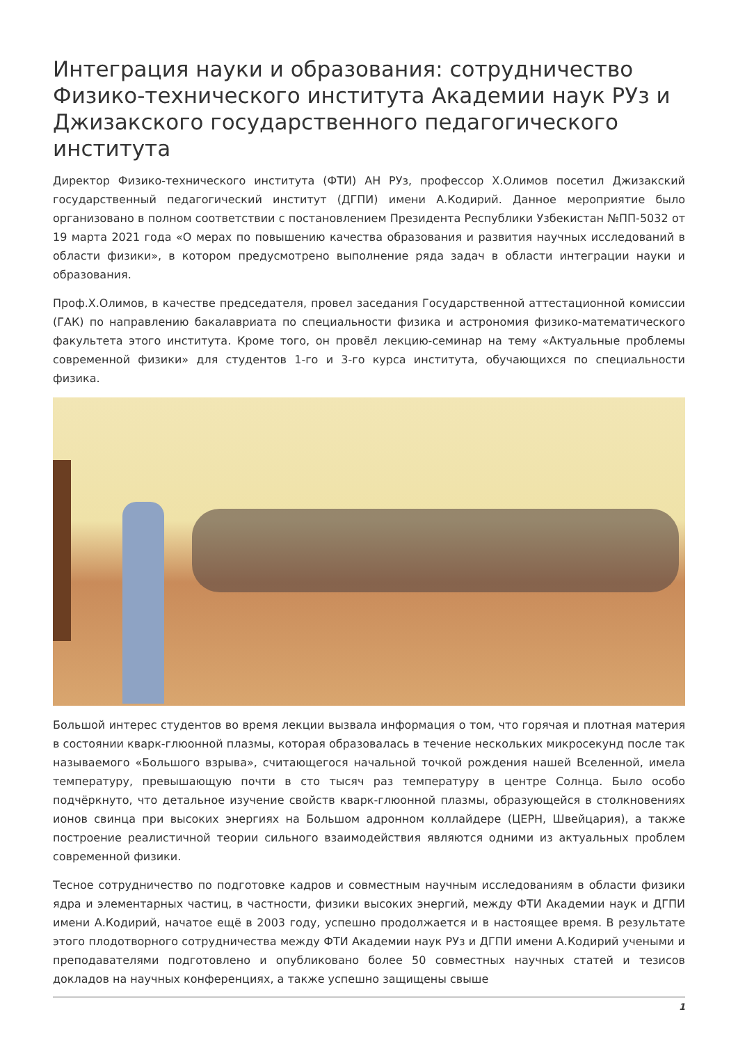Интеграция науки и образования: сотрудничество Физико-технического института Академии наук РУз и Джизакского государственного педагогического института
Директор Физико-технического института (ФТИ) АН РУз, профессор Х.Олимов посетил Джизакский государственный педагогический институт (ДГПИ) имени А.Кодирий. Данное мероприятие было организовано в полном соответствии с постановлением Президента Республики Узбекистан №ПП-5032 от 19 марта 2021 года «О мерах по повышению качества образования и развития научных исследований в области физики», в котором предусмотрено выполнение ряда задач в области интеграции науки и образования.
Проф.Х.Олимов, в качестве председателя, провел заседания Государственной аттестационной комиссии (ГАК) по направлению бакалавриата по специальности физика и астрономия физико-математического факультета этого института. Кроме того, он провёл лекцию-семинар на тему «Актуальные проблемы современной физики» для студентов 1-го и 3-го курса института, обучающихся по специальности физика.
Большой интерес студентов во время лекции вызвала информация о том, что горячая и плотная материя в состоянии кварк-глюонной плазмы, которая образовалась в течение нескольких микросекунд после так называемого «Большого взрыва», считающегося начальной точкой рождения нашей Вселенной, имела температуру, превышающую почти в сто тысяч раз температуру в центре Солнца. Было особо подчёркнуто, что детальное изучение свойств кварк-глюонной плазмы, образующейся в столкновениях ионов свинца при высоких энергиях на Большом адронном коллайдере (ЦЕРН, Швейцария), а также построение реалистичной теории сильного взаимодействия являются одними из актуальных проблем современной физики.
Тесное сотрудничество по подготовке кадров и совместным научным исследованиям в области физики ядра и элементарных частиц, в частности, физики высоких энергий, между ФТИ Академии наук и ДГПИ имени А.Кодирий, начатое ещё в 2003 году, успешно продолжается и в настоящее время. В результате этого плодотворного сотрудничества между ФТИ Академии наук РУз и ДГПИ имени А.Кодирий учеными и преподавателями подготовлено и опубликовано более 50 совместных научных статей и тезисов докладов на научных конференциях, а также успешно защищены свыше
1